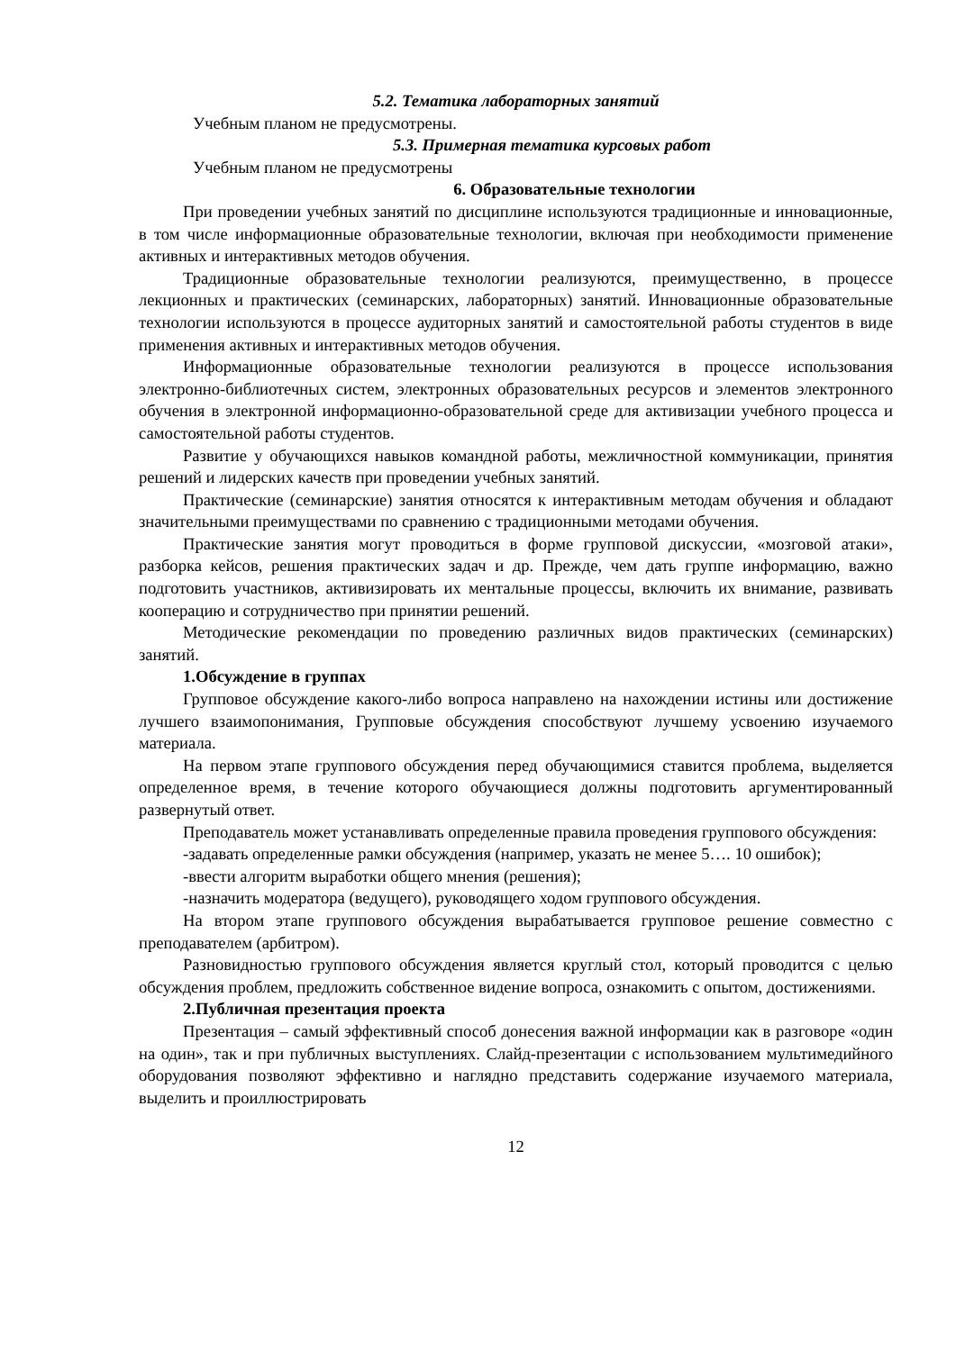5.2. Тематика лабораторных занятий
Учебным планом не предусмотрены.
5.3. Примерная тематика курсовых работ
Учебным планом не предусмотрены
6. Образовательные технологии
При проведении учебных занятий по дисциплине используются традиционные и инновационные, в том числе информационные образовательные технологии, включая при необходимости применение активных и интерактивных методов обучения.
Традиционные образовательные технологии реализуются, преимущественно, в процессе лекционных и практических (семинарских, лабораторных) занятий. Инновационные образовательные технологии используются в процессе аудиторных занятий и самостоятельной работы студентов в виде применения активных и интерактивных методов обучения.
Информационные образовательные технологии реализуются в процессе использования электронно-библиотечных систем, электронных образовательных ресурсов и элементов электронного обучения в электронной информационно-образовательной среде для активизации учебного процесса и самостоятельной работы студентов.
Развитие у обучающихся навыков командной работы, межличностной коммуникации, принятия решений и лидерских качеств при проведении учебных занятий.
Практические (семинарские) занятия относятся к интерактивным методам обучения и обладают значительными преимуществами по сравнению с традиционными методами обучения.
Практические занятия могут проводиться в форме групповой дискуссии, «мозговой атаки», разборка кейсов, решения практических задач и др. Прежде, чем дать группе информацию, важно подготовить участников, активизировать их ментальные процессы, включить их внимание, развивать кооперацию и сотрудничество при принятии решений.
Методические рекомендации по проведению различных видов практических (семинарских) занятий.
1.Обсуждение в группах
Групповое обсуждение какого-либо вопроса направлено на нахождении истины или достижение лучшего взаимопонимания, Групповые обсуждения способствуют лучшему усвоению изучаемого материала.
На первом этапе группового обсуждения перед обучающимися ставится проблема, выделяется определенное время, в течение которого обучающиеся должны подготовить аргументированный развернутый ответ.
Преподаватель может устанавливать определенные правила проведения группового обсуждения:
-задавать определенные рамки обсуждения (например, указать не менее 5…. 10 ошибок);
-ввести алгоритм выработки общего мнения (решения);
-назначить модератора (ведущего), руководящего ходом группового обсуждения.
На втором этапе группового обсуждения вырабатывается групповое решение совместно с преподавателем (арбитром).
Разновидностью группового обсуждения является круглый стол, который проводится с целью обсуждения проблем, предложить собственное видение вопроса, ознакомить с опытом, достижениями.
2.Публичная презентация проекта
Презентация – самый эффективный способ донесения важной информации как в разговоре «один на один», так и при публичных выступлениях. Слайд-презентации с использованием мультимедийного оборудования позволяют эффективно и наглядно представить содержание изучаемого материала, выделить и проиллюстрировать
12